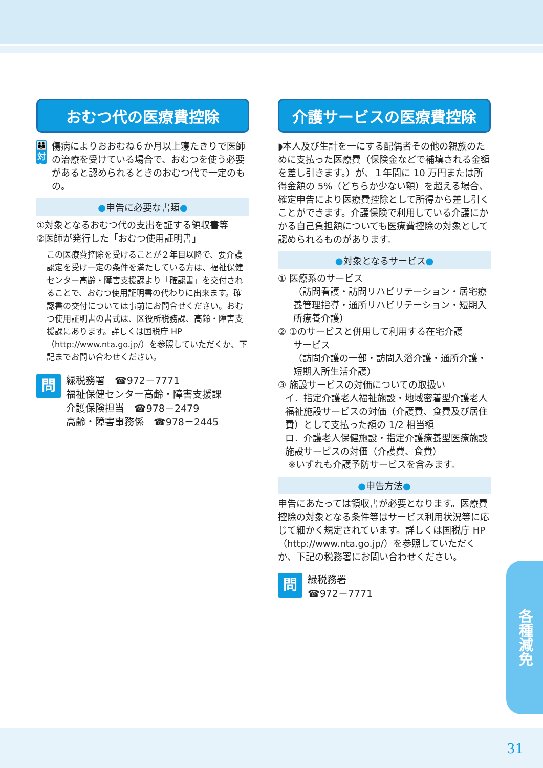おむつ代の医療費控除
👪
対象
傷病によりおおむね６か月以上寝たきりで医師の治療を受けている場合で、おむつを使う必要があると認められるときのおむつ代で一定のもの。
●申告に必要な書類●
①対象となるおむつ代の支出を証する領収書等
②医師が発行した「おむつ使用証明書」
この医療費控除を受けることが２年目以降で、要介護認定を受け一定の条件を満たしている方は、福祉保健センター高齢・障害支援課より「確認書」を交付されることで、おむつ使用証明書の代わりに出来ます。確認書の交付については事前にお問合せください。おむつ使用証明書の書式は、区役所税務課、高齢・障害支援課にあります。詳しくは国税庁 HP（http://www.nta.go.jp/）を参照していただくか、下記までお問い合わせください。
問
緑税務署　☎972－7771
福祉保健センター高齢・障害支援課
介護保険担当　☎978－2479
高齢・障害事務係　☎978－2445
介護サービスの医療費控除
◗本人及び生計を一にする配偶者その他の親族のために支払った医療費（保険金などで補填される金額を差し引きます。）が、１年間に 10 万円または所得金額の 5%（どちらか少ない額）を超える場合、確定申告により医療費控除として所得から差し引くことができます。介護保険で利用している介護にかかる自己負担額についても医療費控除の対象として認められるものがあります。
●対象となるサービス●
① 医療系のサービス
（訪問看護・訪問リハビリテーション・居宅療養管理指導・通所リハビリテーション・短期入所療養介護）
② ①のサービスと併用して利用する在宅介護
サービス
（訪問介護の一部・訪問入浴介護・通所介護・短期入所生活介護）
③ 施設サービスの対価についての取扱い
イ．指定介護老人福祉施設・地域密着型介護老人福祉施設サービスの対価（介護費、食費及び居住費）として支払った額の 1/2 相当額
ロ．介護老人保健施設・指定介護療養型医療施設施設サービスの対価（介護費、食費）
※いずれも介護予防サービスを含みます。
●申告方法●
申告にあたっては領収書が必要となります。医療費控除の対象となる条件等はサービス利用状況等に応じて細かく規定されています。詳しくは国税庁 HP（http://www.nta.go.jp/）を参照していただくか、下記の税務署にお問い合わせください。
問
緑税務署
☎972－7771
各種減免
31